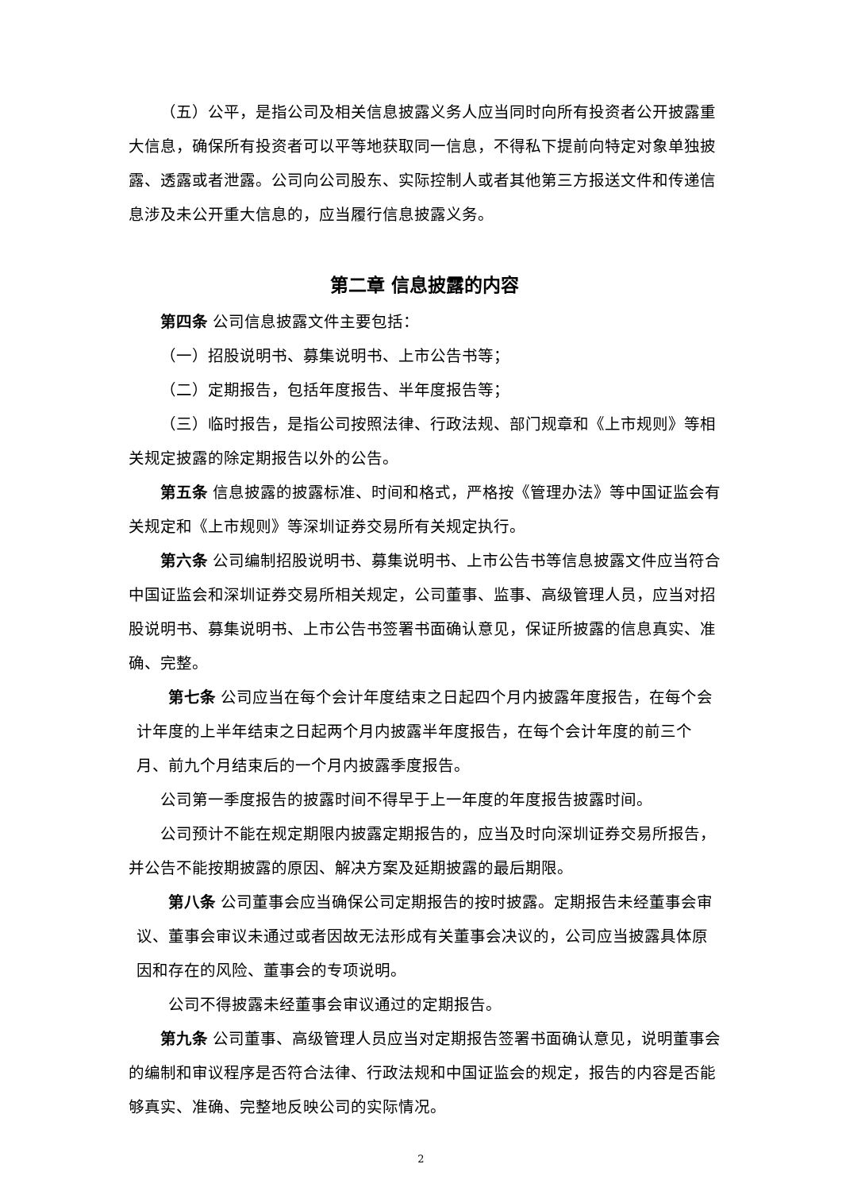（五）公平，是指公司及相关信息披露义务人应当同时向所有投资者公开披露重大信息，确保所有投资者可以平等地获取同一信息，不得私下提前向特定对象单独披露、透露或者泄露。公司向公司股东、实际控制人或者其他第三方报送文件和传递信息涉及未公开重大信息的，应当履行信息披露义务。
第二章 信息披露的内容
第四条 公司信息披露文件主要包括：
（一）招股说明书、募集说明书、上市公告书等；
（二）定期报告，包括年度报告、半年度报告等；
（三）临时报告，是指公司按照法律、行政法规、部门规章和《上市规则》等相关规定披露的除定期报告以外的公告。
第五条 信息披露的披露标准、时间和格式，严格按《管理办法》等中国证监会有关规定和《上市规则》等深圳证券交易所有关规定执行。
第六条 公司编制招股说明书、募集说明书、上市公告书等信息披露文件应当符合中国证监会和深圳证券交易所相关规定，公司董事、监事、高级管理人员，应当对招股说明书、募集说明书、上市公告书签署书面确认意见，保证所披露的信息真实、准确、完整。
第七条 公司应当在每个会计年度结束之日起四个月内披露年度报告，在每个会计年度的上半年结束之日起两个月内披露半年度报告，在每个会计年度的前三个月、前九个月结束后的一个月内披露季度报告。
公司第一季度报告的披露时间不得早于上一年度的年度报告披露时间。
公司预计不能在规定期限内披露定期报告的，应当及时向深圳证券交易所报告，并公告不能按期披露的原因、解决方案及延期披露的最后期限。
第八条 公司董事会应当确保公司定期报告的按时披露。定期报告未经董事会审议、董事会审议未通过或者因故无法形成有关董事会决议的，公司应当披露具体原因和存在的风险、董事会的专项说明。
公司不得披露未经董事会审议通过的定期报告。
第九条 公司董事、高级管理人员应当对定期报告签署书面确认意见，说明董事会的编制和审议程序是否符合法律、行政法规和中国证监会的规定，报告的内容是否能够真实、准确、完整地反映公司的实际情况。
2